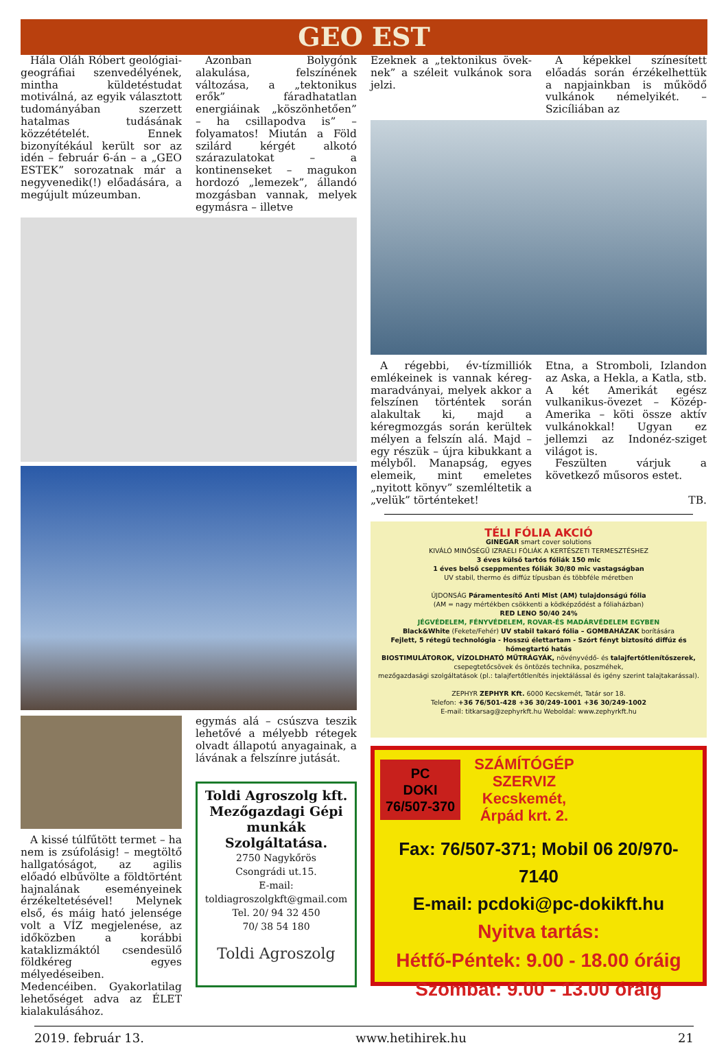GEO EST
Hála Oláh Róbert geológi­ai-geográfiai szenvedélyének, mintha küldetéstudat motiválná, az egyik választott tudományában szerzett hatalmas tudásának közzétételét. Ennek bizonyítékául került sor az idén – február 6-án – a „GEO ESTEK” sorozatnak már a negyvenedik(!) előadására, a megújult múzeumban.
Azonban Bolygónk alakulása, felszínének változása, a „tektonikus erők” fáradhatatlan energiáinak „köszönhetően” – ha csillapodva is” – folyamatos! Miután a Föld szilárd kérgét alkotó szárazulatokat – a kontinenseket – magukon hordozó „lemezek”, állandó mozgásban vannak, melyek egymásra – illetve
A kissé túlfűtött termet – ha nem is zsúfolásig! – megtöltő hallgatóságot, az agilis előadó elbűvölte a földtörtént hajnalának eseményeinek érzékeltetésével! Melynek első, és máig ható jelensége volt a VÍZ megjelenése, az időközben a korábbi kataklizmáktól csendesülő földkéreg egyes mélyedéseiben. Medencéiben. Gyakorlatilag lehetőséget adva az ÉLET kialakulásához.
egymás alá – csúszva teszik lehetővé a mélyebb rétegek olvadt állapotú anyagainak, a lávának a felszínre jutását.
Toldi Agroszolg kft.
Mezőgazdagi Gépi munkák Szolgáltatása.
2750 Nagykőrös
Csongrádi ut.15.
E-mail:
toldiagroszolgkft@gmail.com
Tel. 20/ 94 32 450
70/ 38 54 180
Toldi Agroszolg
Ezeknek a „tektonikus övek­nek” a széleit vulkánok sora jelzi.
A képekkel színesített előadás során érzékelhettük a napjainkban is működő vulkánok némelyikét. – Szicíliában az
A régebbi, év-tízmilliók emlékeinek is vannak kéreg-maradványai, melyek akkor a felszínen történtek során alakultak ki, majd a kéregmozgás során kerültek mélyen a felszín alá. Majd – egy részük – újra kibukkant a mélyből. Manapság, egyes elemeik, mint emeletes „nyitott könyv” szemléltetik a „velük” történteket!
Etna, a Stromboli, Izlandon az Aska, a Hekla, a Katla, stb. A két Amerikát egész vulkanikus-övezet – Közép-Amerika – köti össze aktív vulkánokkal! Ugyan ez jellemzi az Indonéz-sziget világot is.
Feszülten várjuk a következő műsoros estet.
TB.
TÉLI FÓLIA AKCIÓ
GINEGAR smart cover solutions
KIVÁLÓ MINŐSÉGŰ IZRAELI FÓLIÁK A KERTÉSZETI TERMESZTÉSHEZ
3 éves külső tartós fóliák 150 mic
1 éves belső cseppmentes fóliák 30/80 mic vastagságban
UV stabil, thermo és diffúz típusban és többféle méretben
ÚJDONSÁG Páramentesítő Anti Mist (AM) tulajdonságú fólia
(AM = nagy mértékben csökkenti a ködképződést a fóliaházban)
RED LENO 50/40 24%
JÉGVÉDELEM, FÉNYVÉDELEM, ROVAR-ÉS MADÁRVÉDELEM EGYBEN
Black&White (Fekete/Fehér) UV stabil takaró fólia – GOMBAHÁZAK borítására
Fejlett, 5 rétegű technológia - Hosszú élettartam - Szórt fényt biztosító diffúz és hőmegtartó hatás
BIOSTIMULÁTOROK, VÍZOLDHATÓ MŰTRÁGYÁK, növényvédő- és talajfertőtlenítőszerek,
csepegtetőcsövek és öntözés technika, poszméhek,
mezőgazdasági szolgáltatások (pl.: talajfertőtlenítés injektálással és igény szerint talajtakarással).
ZEPHYR ZEPHYR Kft. 6000 Kecskemét, Tatár sor 18.
Telefon: +36 76/501-428 +36 30/249-1001 +36 30/249-1002
E-mail: titkarsag@zephyrkft.hu Weboldal: www.zephyrkft.hu
PC
DOKI
76/507-370
SZÁMÍTÓGÉP
SZERVIZ
Kecskemét,
Árpád krt. 2.
Fax: 76/507-371; Mobil 06 20/970-7140
E-mail: pcdoki@pc-dokikft.hu
Nyitva tartás:
Hétfő-Péntek: 9.00 - 18.00 óráig
Szombat: 9.00 - 13.00 óráig
2019. február 13. www.hetihirek.hu 21